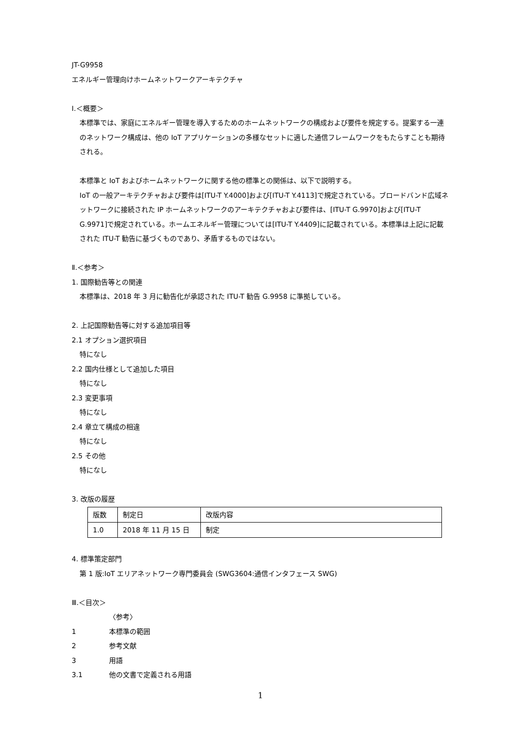JT-G9958
エネルギー管理向けホームネットワークアーキテクチャ
Ⅰ.＜概要＞
本標準では、家庭にエネルギー管理を導入するためのホームネットワークの構成および要件を規定する。提案する一連のネットワーク構成は、他の IoT アプリケーションの多様なセットに適した通信フレームワークをもたらすことも期待される。
本標準と IoT およびホームネットワークに関する他の標準との関係は、以下で説明する。
IoT の一般アーキテクチャおよび要件は[ITU-T Y.4000]および[ITU-T Y.4113]で規定されている。ブロードバンド広域ネットワークに接続された IP ホームネットワークのアーキテクチャおよび要件は、[ITU-T G.9970]および[ITU-T G.9971]で規定されている。ホームエネルギー管理については[ITU-T Y.4409]に記載されている。本標準は上記に記載された ITU-T 勧告に基づくものであり、矛盾するものではない。
Ⅱ.＜参考＞
1. 国際勧告等との関連
本標準は、2018 年 3 月に勧告化が承認された ITU-T 勧告 G.9958 に準拠している。
2. 上記国際勧告等に対する追加項目等
2.1 オプション選択項目
特になし
2.2 国内仕様として追加した項目
特になし
2.3 変更事項
特になし
2.4 章立て構成の相違
特になし
2.5 その他
特になし
3. 改版の履歴
| 版数 | 制定日 | 改版内容 |
| 1.0 | 2018 年 11 月 15 日 | 制定 |
4. 標準策定部門
第 1 版:IoT エリアネットワーク専門委員会 (SWG3604:通信インタフェース SWG)
Ⅲ.＜目次＞
〈参考〉
1 本標準の範囲
2 参考文献
3 用語
3.1 他の文書で定義される用語
1